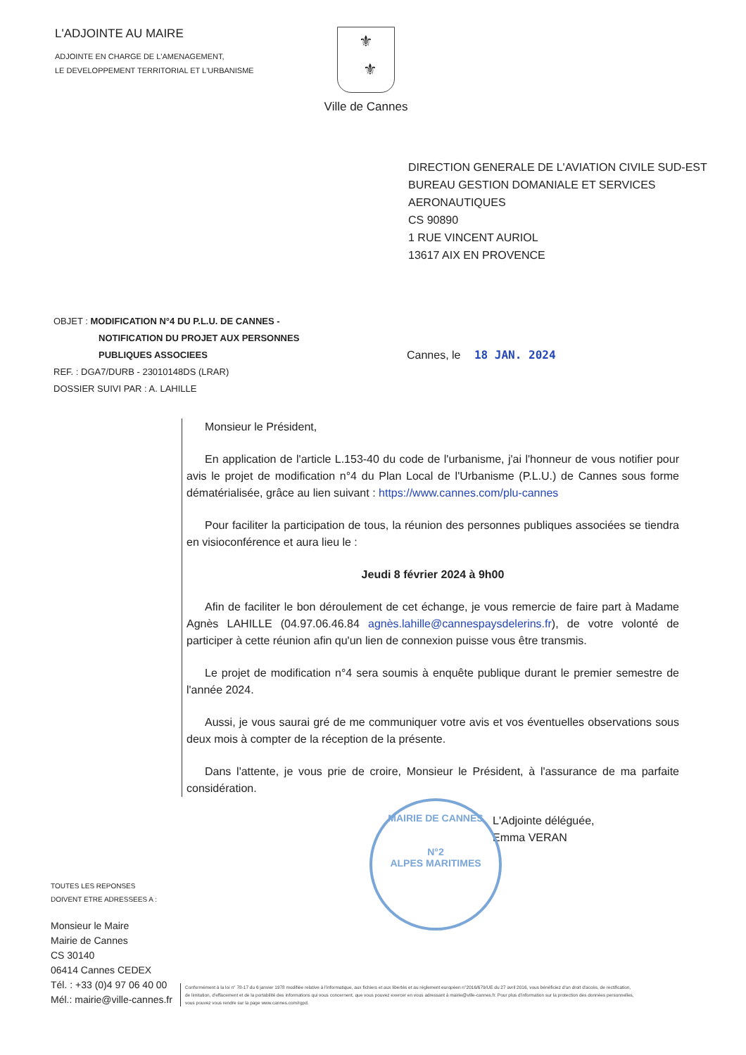L'ADJOINTE AU MAIRE
ADJOINTE EN CHARGE DE L'AMENAGEMENT,
LE DEVELOPPEMENT TERRITORIAL ET L'URBANISME
⚜
⚜
Ville de Cannes
DIRECTION GENERALE DE L'AVIATION CIVILE SUD-EST
BUREAU GESTION DOMANIALE ET SERVICES
AERONAUTIQUES
CS 90890
1 RUE VINCENT AURIOL
13617 AIX EN PROVENCE
OBJET : MODIFICATION N°4 DU P.L.U. DE CANNES -
NOTIFICATION DU PROJET AUX PERSONNES
PUBLIQUES ASSOCIEES
REF. : DGA7/DURB - 23010148DS (LRAR)
DOSSIER SUIVI PAR : A. LAHILLE
Cannes, le 18 JAN. 2024
Monsieur le Président,
En application de l'article L.153-40 du code de l'urbanisme, j'ai l'honneur de vous notifier pour avis le projet de modification n°4 du Plan Local de l'Urbanisme (P.L.U.) de Cannes sous forme dématérialisée, grâce au lien suivant : https://www.cannes.com/plu-cannes
Pour faciliter la participation de tous, la réunion des personnes publiques associées se tiendra en visioconférence et aura lieu le :
Jeudi 8 février 2024 à 9h00
Afin de faciliter le bon déroulement de cet échange, je vous remercie de faire part à Madame Agnès LAHILLE (04.97.06.46.84 agnès.lahille@cannespaysdelerins.fr), de votre volonté de participer à cette réunion afin qu'un lien de connexion puisse vous être transmis.
Le projet de modification n°4 sera soumis à enquête publique durant le premier semestre de l'année 2024.
Aussi, je vous saurai gré de me communiquer votre avis et vos éventuelles observations sous deux mois à compter de la réception de la présente.
Dans l'attente, je vous prie de croire, Monsieur le Président, à l'assurance de ma parfaite considération.
L'Adjointe déléguée,
Emma VERAN
MAIRIE DE CANNES
N°2
ALPES MARITIMES
TOUTES LES REPONSES
DOIVENT ETRE ADRESSEES A :
Monsieur le Maire
Mairie de Cannes
CS 30140
06414 Cannes CEDEX
Tél. : +33 (0)4 97 06 40 00
Mél.: mairie@ville-cannes.fr
Conformément à la loi n° 78-17 du 6 janvier 1978 modifiée relative à l'informatique, aux fichiers et aux libertés et au règlement européen n°2016/679/UE du 27 avril 2016, vous bénéficiez d'un droit d'accès, de rectification, de limitation, d'effacement et de la portabilité des informations qui vous concernent, que vous pouvez exercer en vous adressant à mairie@ville-cannes.fr. Pour plus d'information sur la protection des données personnelles, vous pouvez vous rendre sur la page www.cannes.com/rgpd.